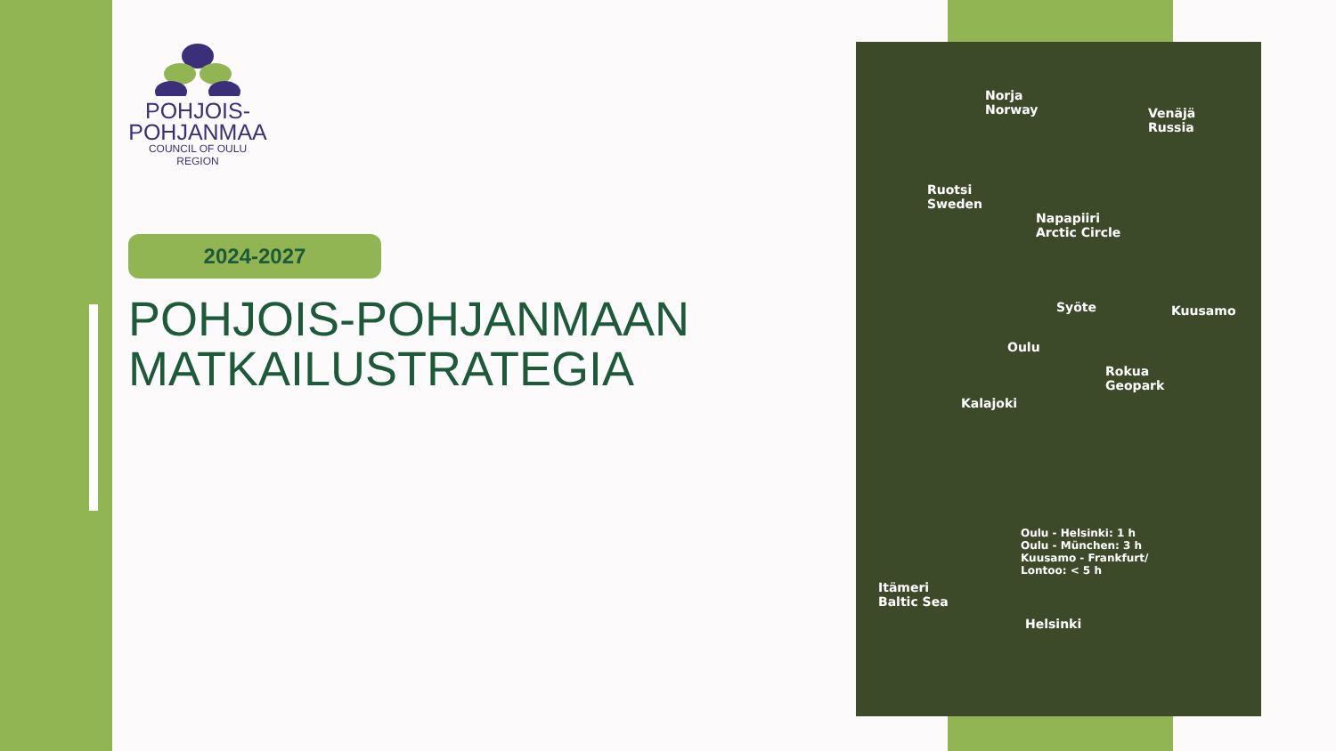POHJOIS-
POHJANMAA
COUNCIL OF OULU REGION
2024-2027
POHJOIS-POHJANMAAN
MATKAILUSTRATEGIA
Norja
Norway
Venäjä
Russia
Ruotsi
Sweden
Napapiiri
Arctic Circle
Syöte Kuusamo
Oulu
Rokua
Geopark
Kalajoki
Oulu - Helsinki: 1 h
Oulu - München: 3 h
Kuusamo - Frankfurt/
Lontoo: < 5 h
Itämeri
Baltic Sea
Helsinki